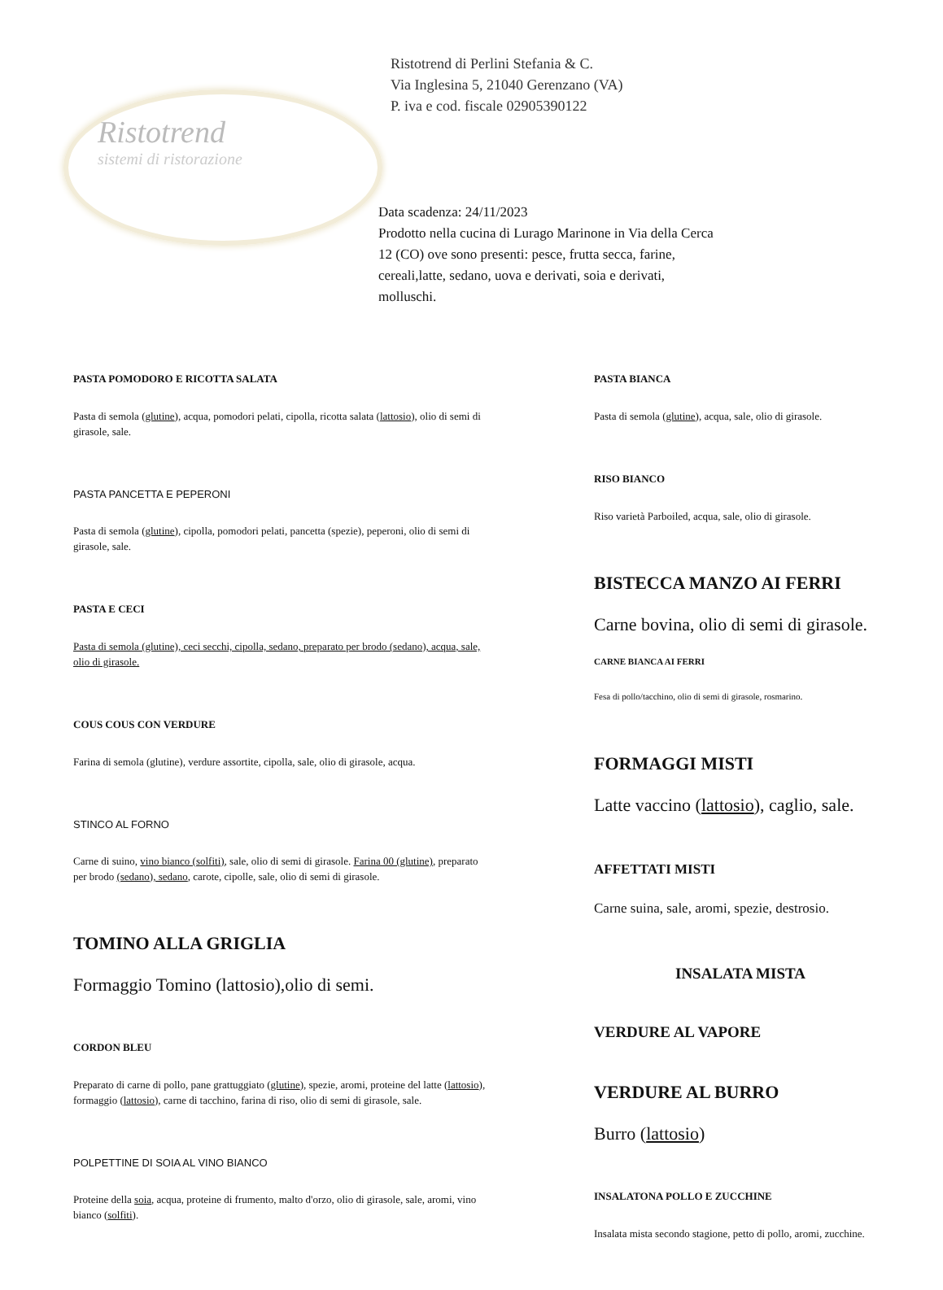Ristotrend
sistemi di ristorazione
Ristotrend di Perlini Stefania & C.
Via Inglesina 5, 21040 Gerenzano (VA)
P. iva e cod. fiscale 02905390122
Data scadenza: 24/11/2023
Prodotto nella cucina di Lurago Marinone in Via della Cerca 12 (CO) ove sono presenti: pesce, frutta secca, farine, cereali,latte, sedano, uova e derivati, soia e derivati, molluschi.
PASTA POMODORO E RICOTTA SALATA
Pasta di semola (glutine), acqua, pomodori pelati, cipolla, ricotta salata (lattosio), olio di semi di girasole, sale.
PASTA PANCETTA E PEPERONI
Pasta di semola (glutine), cipolla, pomodori pelati, pancetta (spezie), peperoni, olio di semi di girasole, sale.
PASTA E CECI
Pasta di semola (glutine), ceci secchi, cipolla, sedano, preparato per brodo (sedano), acqua, sale, olio di girasole.
COUS COUS CON VERDURE
Farina di semola (glutine), verdure assortite, cipolla, sale, olio di girasole, acqua.
STINCO AL FORNO
Carne di suino, vino bianco (solfiti), sale, olio di semi di girasole. Farina 00 (glutine), preparato per brodo (sedano), sedano, carote, cipolle, sale, olio di semi di girasole.
TOMINO ALLA GRIGLIA
Formaggio Tomino (lattosio),olio di semi.
CORDON BLEU
Preparato di carne di pollo, pane grattuggiato (glutine), spezie, aromi, proteine del latte (lattosio), formaggio (lattosio), carne di tacchino, farina di riso, olio di semi di girasole, sale.
POLPETTINE DI SOIA AL VINO BIANCO
Proteine della soia, acqua, proteine di frumento, malto d'orzo, olio di girasole, sale, aromi, vino bianco (solfiti).
PASTA BIANCA
Pasta di semola (glutine), acqua, sale, olio di girasole.
RISO BIANCO
Riso varietà Parboiled, acqua, sale, olio di girasole.
BISTECCA MANZO AI FERRI
Carne bovina, olio di semi di girasole.
CARNE BIANCA AI FERRI
Fesa di pollo/tacchino, olio di semi di girasole, rosmarino.
FORMAGGI MISTI
Latte vaccino (lattosio), caglio, sale.
AFFETTATI MISTI
Carne suina, sale, aromi, spezie, destrosio.
INSALATA MISTA
VERDURE AL VAPORE
VERDURE AL BURRO
Burro (lattosio)
INSALATONA POLLO E ZUCCHINE
Insalata mista secondo stagione, petto di pollo, aromi, zucchine.